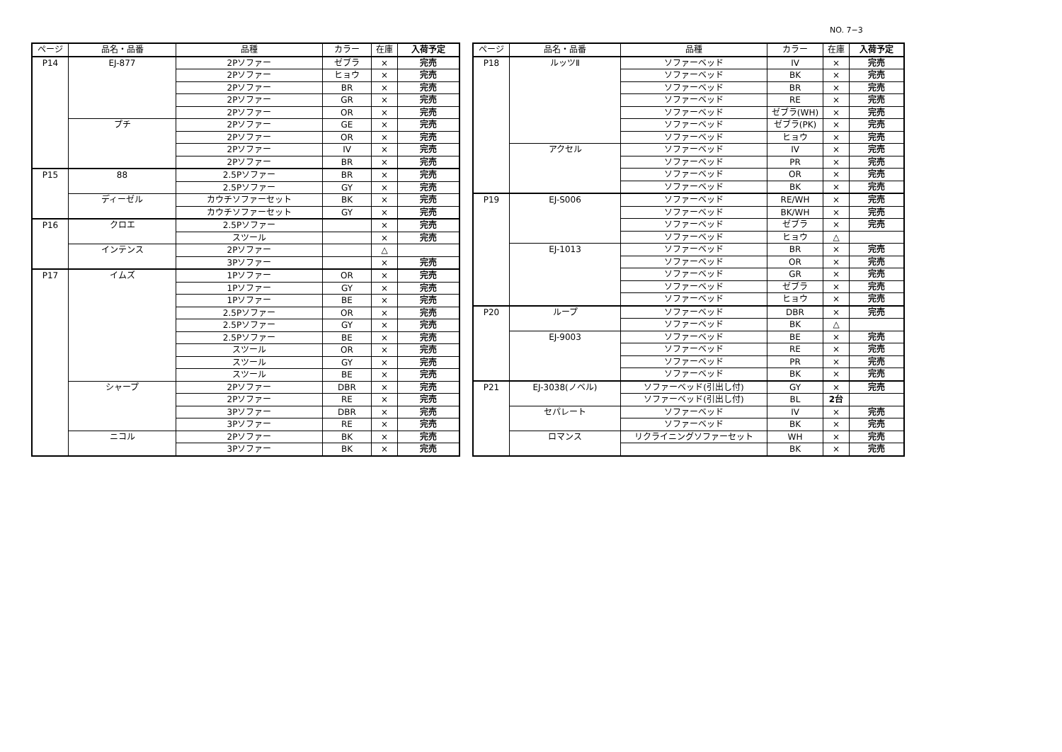NO. 7−3
| ページ | 品名・品番 | 品種 | カラー | 在庫 | 入荷予定 |
| --- | --- | --- | --- | --- | --- |
| P14 | EJ-877 | 2Pソファー | ゼブラ | × | 完売 |
| | | 2Pソファー | ヒョウ | × | 完売 |
| | | 2Pソファー | BR | × | 完売 |
| | | 2Pソファー | GR | × | 完売 |
| | | 2Pソファー | OR | × | 完売 |
| | プチ | 2Pソファー | GE | × | 完売 |
| | | 2Pソファー | OR | × | 完売 |
| | | 2Pソファー | IV | × | 完売 |
| | | 2Pソファー | BR | × | 完売 |
| P15 | 88 | 2.5Pソファー | BR | × | 完売 |
| | | 2.5Pソファー | GY | × | 完売 |
| | ディーゼル | カウチソファーセット | BK | × | 完売 |
| | | カウチソファーセット | GY | × | 完売 |
| P16 | クロエ | 2.5Pソファー | | × | 完売 |
| | | スツール | | × | 完売 |
| | インテンス | 2Pソファー | | △ | |
| | | 3Pソファー | | × | 完売 |
| P17 | イムズ | 1Pソファー | OR | × | 完売 |
| | | 1Pソファー | GY | × | 完売 |
| | | 1Pソファー | BE | × | 完売 |
| | | 2.5Pソファー | OR | × | 完売 |
| | | 2.5Pソファー | GY | × | 完売 |
| | | 2.5Pソファー | BE | × | 完売 |
| | | スツール | OR | × | 完売 |
| | | スツール | GY | × | 完売 |
| | | スツール | BE | × | 完売 |
| | シャープ | 2Pソファー | DBR | × | 完売 |
| | | 2Pソファー | RE | × | 完売 |
| | | 3Pソファー | DBR | × | 完売 |
| | | 3Pソファー | RE | × | 完売 |
| | ニコル | 2Pソファー | BK | × | 完売 |
| | | 3Pソファー | BK | × | 完売 |
| ページ | 品名・品番 | 品種 | カラー | 在庫 | 入荷予定 |
| --- | --- | --- | --- | --- | --- |
| P18 | ルッツⅡ | ソファーベッド | IV | × | 完売 |
| | | ソファーベッド | BK | × | 完売 |
| | | ソファーベッド | BR | × | 完売 |
| | | ソファーベッド | RE | × | 完売 |
| | | ソファーベッド | ゼブラ(WH) | × | 完売 |
| | | ソファーベッド | ゼブラ(PK) | × | 完売 |
| | | ソファーベッド | ヒョウ | × | 完売 |
| | アクセル | ソファーベッド | IV | × | 完売 |
| | | ソファーベッド | PR | × | 完売 |
| | | ソファーベッド | OR | × | 完売 |
| | | ソファーベッド | BK | × | 完売 |
| P19 | EJ-S006 | ソファーベッド | RE/WH | × | 完売 |
| | | ソファーベッド | BK/WH | × | 完売 |
| | | ソファーベッド | ゼブラ | × | 完売 |
| | | ソファーベッド | ヒョウ | △ | |
| | EJ-1013 | ソファーベッド | BR | × | 完売 |
| | | ソファーベッド | OR | × | 完売 |
| | | ソファーベッド | GR | × | 完売 |
| | | ソファーベッド | ゼブラ | × | 完売 |
| | | ソファーベッド | ヒョウ | × | 完売 |
| P20 | ループ | ソファーベッド | DBR | × | 完売 |
| | | ソファーベッド | BK | △ | |
| | EJ-9003 | ソファーベッド | BE | × | 完売 |
| | | ソファーベッド | RE | × | 完売 |
| | | ソファーベッド | PR | × | 完売 |
| | | ソファーベッド | BK | × | 完売 |
| P21 | EJ-3038(ノベル) | ソファーベッド(引出し付) | GY | × | 完売 |
| | | ソファーベッド(引出し付) | BL | 2台 | |
| | セパレート | ソファーベッド | IV | × | 完売 |
| | | ソファーベッド | BK | × | 完売 |
| | ロマンス | リクライニングソファーセット | WH | × | 完売 |
| | | | BK | × | 完売 |